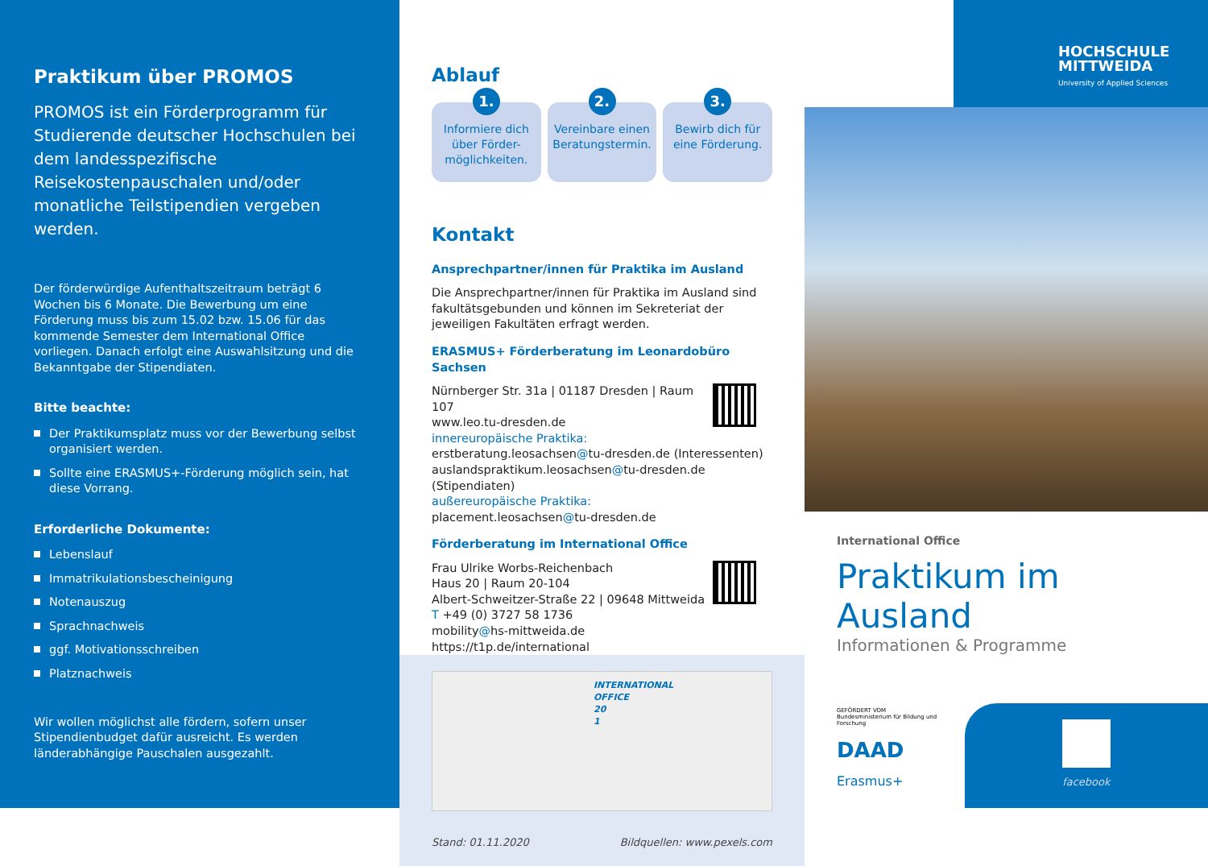Praktikum über PROMOS
PROMOS ist ein Förderprogramm für Studierende deutscher Hochschulen bei dem landesspezifische Reisekostenpauschalen und/oder monatliche Teilstipendien vergeben werden.
Der förderwürdige Aufenthaltszeitraum beträgt 6 Wochen bis 6 Monate. Die Bewerbung um eine Förderung muss bis zum 15.02 bzw. 15.06 für das kommende Semester dem International Office vorliegen. Danach erfolgt eine Auswahlsitzung und die Bekanntgabe der Stipendiaten.
Bitte beachte:
Der Praktikumsplatz muss vor der Bewerbung selbst organisiert werden.
Sollte eine ERASMUS+-Förderung möglich sein, hat diese Vorrang.
Erforderliche Dokumente:
Lebenslauf
Immatrikulationsbescheinigung
Notenauszug
Sprachnachweis
ggf. Motivationsschreiben
Platznachweis
Wir wollen möglichst alle fördern, sofern unser Stipendienbudget dafür ausreicht. Es werden länderabhängige Pauschalen ausgezahlt.
Ablauf
1.
Informiere dich über Förder-möglichkeiten.
2.
Vereinbare einen Beratungstermin.
3.
Bewirb dich für eine Förderung.
Kontakt
Ansprechpartner/innen für Praktika im Ausland
Die Ansprechpartner/innen für Praktika im Ausland sind fakultätsgebunden und können im Sekreteriat der jeweiligen Fakultäten erfragt werden.
ERASMUS+ Förderberatung im Leonardobüro Sachsen
Nürnberger Str. 31a | 01187 Dresden | Raum 107
www.leo.tu-dresden.de
innereuropäische Praktika:
erstberatung.leosachsen@tu-dresden.de (Interessenten)
auslandspraktikum.leosachsen@tu-dresden.de (Stipendiaten)
außereuropäische Praktika:
placement.leosachsen@tu-dresden.de
Förderberatung im International Office
Frau Ulrike Worbs-Reichenbach
Haus 20 | Raum 20-104
Albert-Schweitzer-Straße 22 | 09648 Mittweida
T +49 (0) 3727 58 1736
mobility@hs-mittweida.de
https://t1p.de/international
INTERNATIONAL OFFICE 20 1
Stand: 01.11.2020 Bildquellen: www.pexels.com
HOCHSCHULE
MITTWEIDA
University of Applied Sciences
International Office
Praktikum im Ausland
Informationen & Programme
GEFÖRDERT VOM
Bundesministerium für Bildung und Forschung
DAAD
Erasmus+
facebook